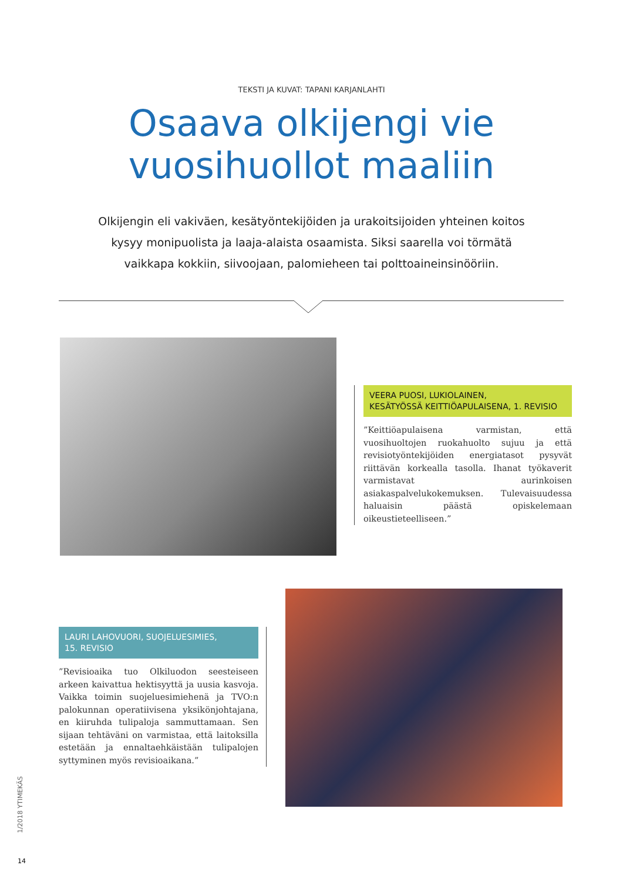TEKSTI JA KUVAT: TAPANI KARJANLAHTI
Osaava olkijengi vie
vuosihuollot maaliin
Olkijengin eli vakiväen, kesätyöntekijöiden ja urakoitsijoiden yhteinen koitos kysyy monipuolista ja laaja-alaista osaamista. Siksi saarella voi törmätä vaikkapa kokkiin, siivoojaan, palomieheen tai polttoaineinsinööriin.
VEERA PUOSI, LUKIOLAINEN,
KESÄTYÖSSÄ KEITTIÖAPULAISENA, 1. REVISIO
”Keittiöapulaisena varmistan, että vuosihuoltojen ruokahuolto sujuu ja että revisiotyöntekijöiden energiatasot pysyvät riittävän korkealla tasolla. Ihanat työkaverit varmistavat aurinkoisen asiakaspalvelukokemuksen. Tulevaisuudessa haluaisin päästä opiskelemaan oikeustieteelliseen.”
LAURI LAHOVUORI, SUOJELUESIMIES,
15. REVISIO
”Revisioaika tuo Olkiluodon seesteiseen arkeen kaivattua hektisyyttä ja uusia kasvoja. Vaikka toimin suojeluesimiehenä ja TVO:n palokunnan operatiivisena yksikönjohtajana, en kiiruhda tulipaloja sammuttamaan. Sen sijaan tehtäväni on varmistaa, että laitoksilla estetään ja ennaltaehkäistään tulipalojen syttyminen myös revisioaikana.”
1/2018 YTIMEKÄS
14